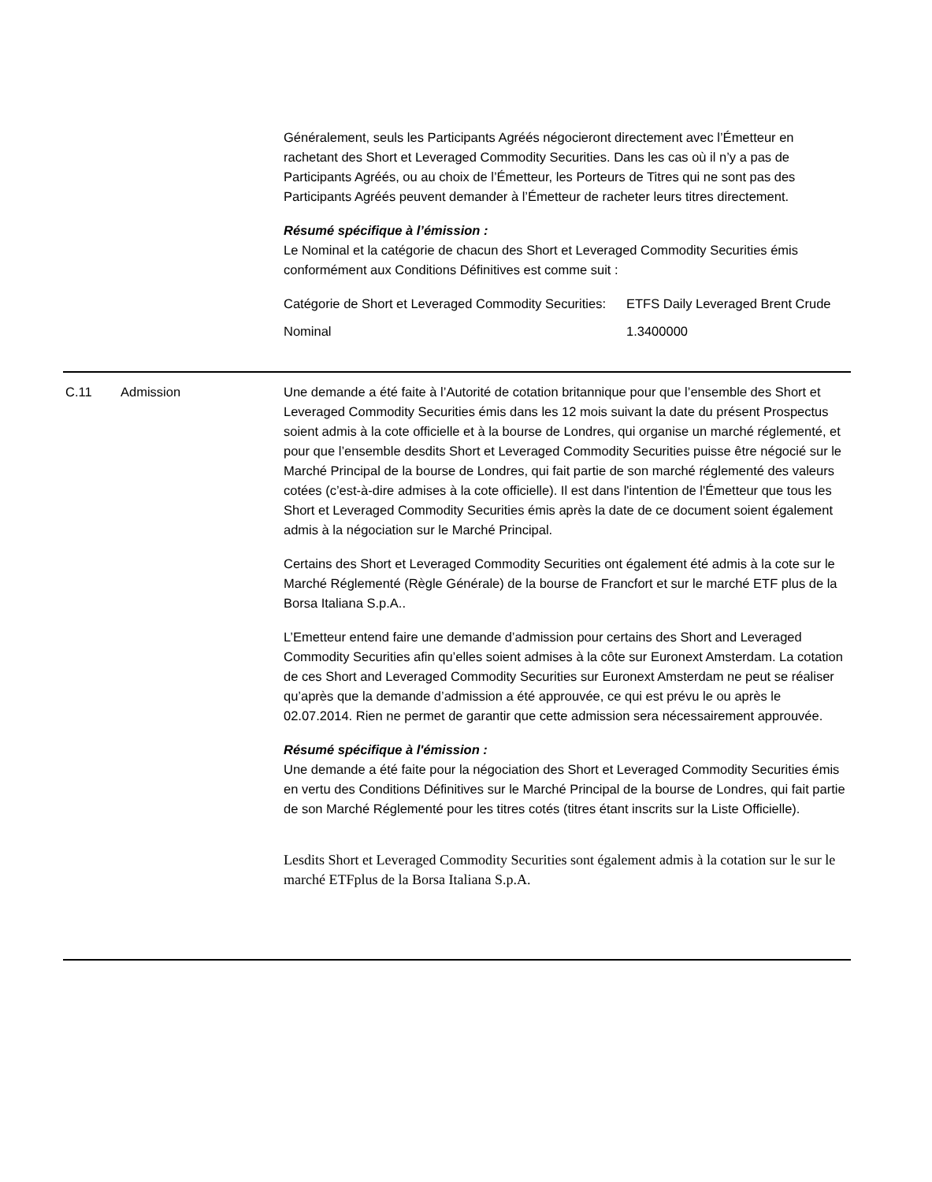Généralement, seuls les Participants Agréés négocieront directement avec l’Émetteur en rachetant des Short et Leveraged Commodity Securities. Dans les cas où il n’y a pas de Participants Agréés, ou au choix de l’Émetteur, les Porteurs de Titres qui ne sont pas des Participants Agréés peuvent demander à l’Émetteur de racheter leurs titres directement.
Résumé spécifique à l’émission :
Le Nominal et la catégorie de chacun des Short et Leveraged Commodity Securities émis conformément aux Conditions Définitives est comme suit :
| Catégorie de Short et Leveraged Commodity Securities: | ETFS Daily Leveraged Brent Crude |
| Nominal | 1.3400000 |
C.11 Admission Une demande a été faite à l’Autorité de cotation britannique pour que l’ensemble des Short et Leveraged Commodity Securities émis dans les 12 mois suivant la date du présent Prospectus soient admis à la cote officielle et à la bourse de Londres, qui organise un marché réglementé, et pour que l’ensemble desdits Short et Leveraged Commodity Securities puisse être négocié sur le Marché Principal de la bourse de Londres, qui fait partie de son marché réglementé des valeurs cotées (c’est-à-dire admises à la cote officielle). Il est dans l'intention de l'Émetteur que tous les Short et Leveraged Commodity Securities émis après la date de ce document soient également admis à la négociation sur le Marché Principal.
Certains des Short et Leveraged Commodity Securities ont également été admis à la cote sur le Marché Réglementé (Règle Générale) de la bourse de Francfort et sur le marché ETF plus de la Borsa Italiana S.p.A..
L’Emetteur entend faire une demande d’admission pour certains des Short and Leveraged Commodity Securities afin qu’elles soient admises à la côte sur Euronext Amsterdam. La cotation de ces Short and Leveraged Commodity Securities sur Euronext Amsterdam ne peut se réaliser qu’après que la demande d’admission a été approuvée, ce qui est prévu le ou après le 02.07.2014. Rien ne permet de garantir que cette admission sera nécessairement approuvée.
Résumé spécifique à l'émission :
Une demande a été faite pour la négociation des Short et Leveraged Commodity Securities émis en vertu des Conditions Définitives sur le Marché Principal de la bourse de Londres, qui fait partie de son Marché Réglementé pour les titres cotés (titres étant inscrits sur la Liste Officielle).
Lesdits Short et Leveraged Commodity Securities sont également admis à la cotation sur le sur le marché ETFplus de la Borsa Italiana S.p.A.